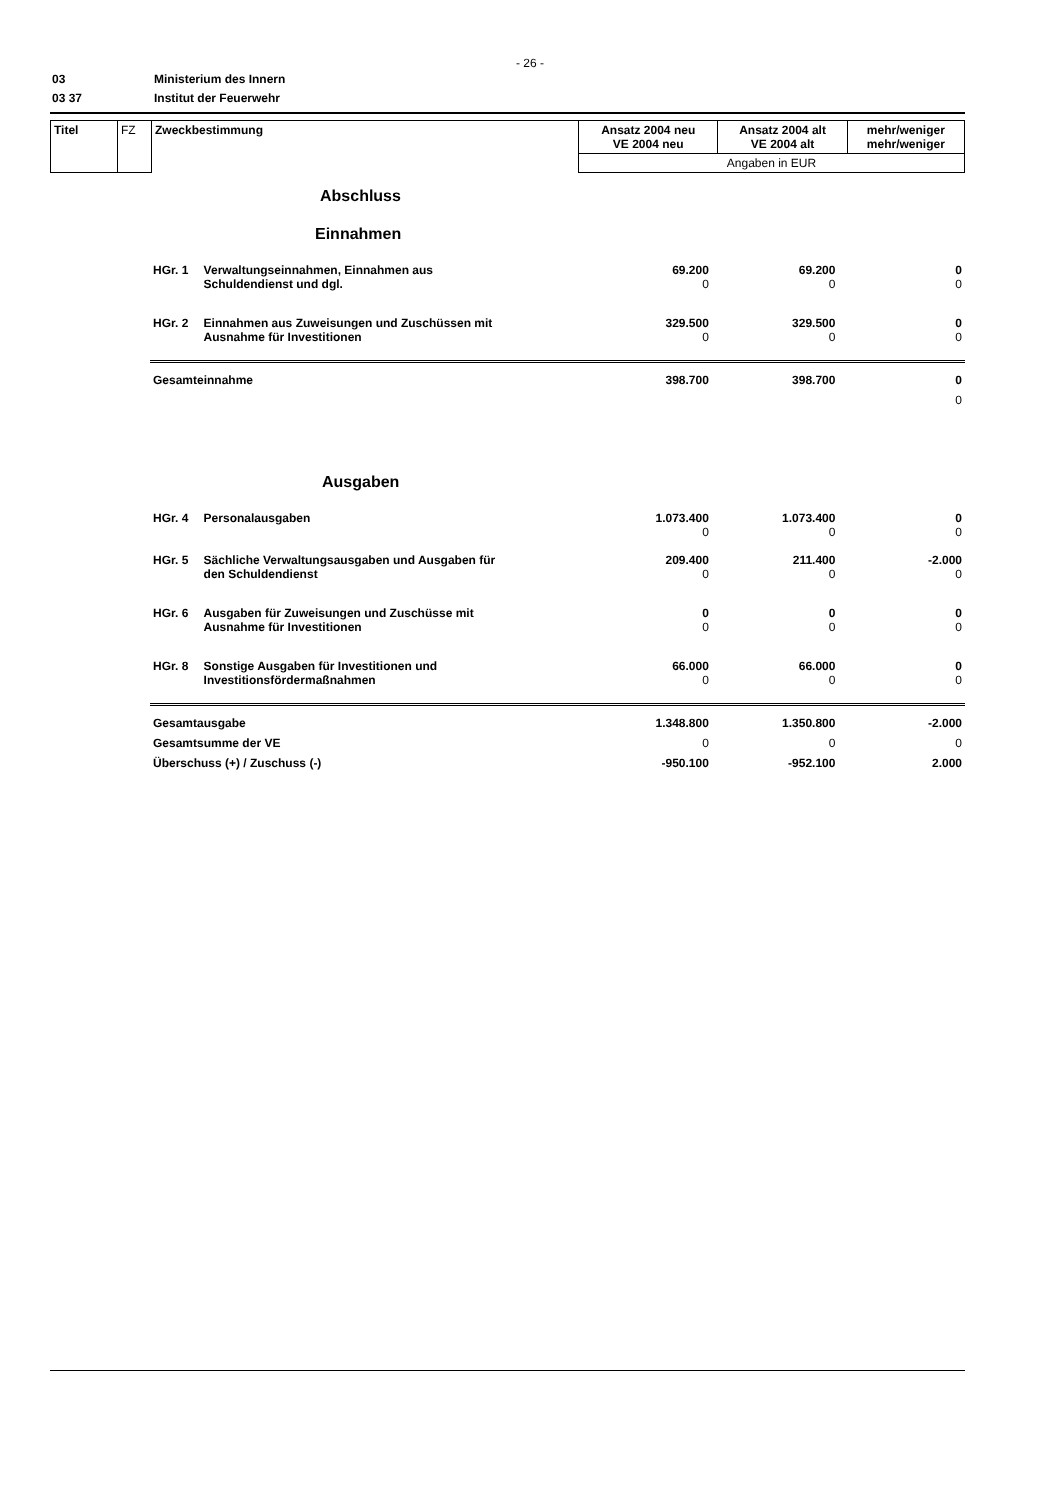- 26 -
03 Ministerium des Innern
03 37 Institut der Feuerwehr
| Titel | FZ | Zweckbestimmung | Ansatz 2004 neu VE 2004 neu | Ansatz 2004 alt VE 2004 alt | mehr/weniger mehr/weniger |
| | | | Angaben in EUR | | |
| Abschluss | | | | |
| Einnahmen | | | | |
| HGr. 1 | Verwaltungseinnahmen, Einnahmen aus Schuldendienst und dgl. | 69.200 0 | 69.200 0 | 0 0 |
| HGr. 2 | Einnahmen aus Zuweisungen und Zuschüssen mit Ausnahme für Investitionen | 329.500 0 | 329.500 0 | 0 0 |
| Gesamteinnahme | | 398.700 | 398.700 | 0 0 |
| Ausgaben | | | | |
| HGr. 4 | Personalausgaben | 1.073.400 0 | 1.073.400 0 | 0 0 |
| HGr. 5 | Sächliche Verwaltungsausgaben und Ausgaben für den Schuldendienst | 209.400 0 | 211.400 0 | -2.000 0 |
| HGr. 6 | Ausgaben für Zuweisungen und Zuschüsse mit Ausnahme für Investitionen | 0 0 | 0 0 | 0 0 |
| HGr. 8 | Sonstige Ausgaben für Investitionen und Investitionsfördermaßnahmen | 66.000 0 | 66.000 0 | 0 0 |
| Gesamtausgabe | | 1.348.800 | 1.350.800 | -2.000 |
| Gesamtsumme der VE | | 0 | 0 | 0 |
| Überschuss (+) / Zuschuss (-) | | -950.100 | -952.100 | 2.000 |